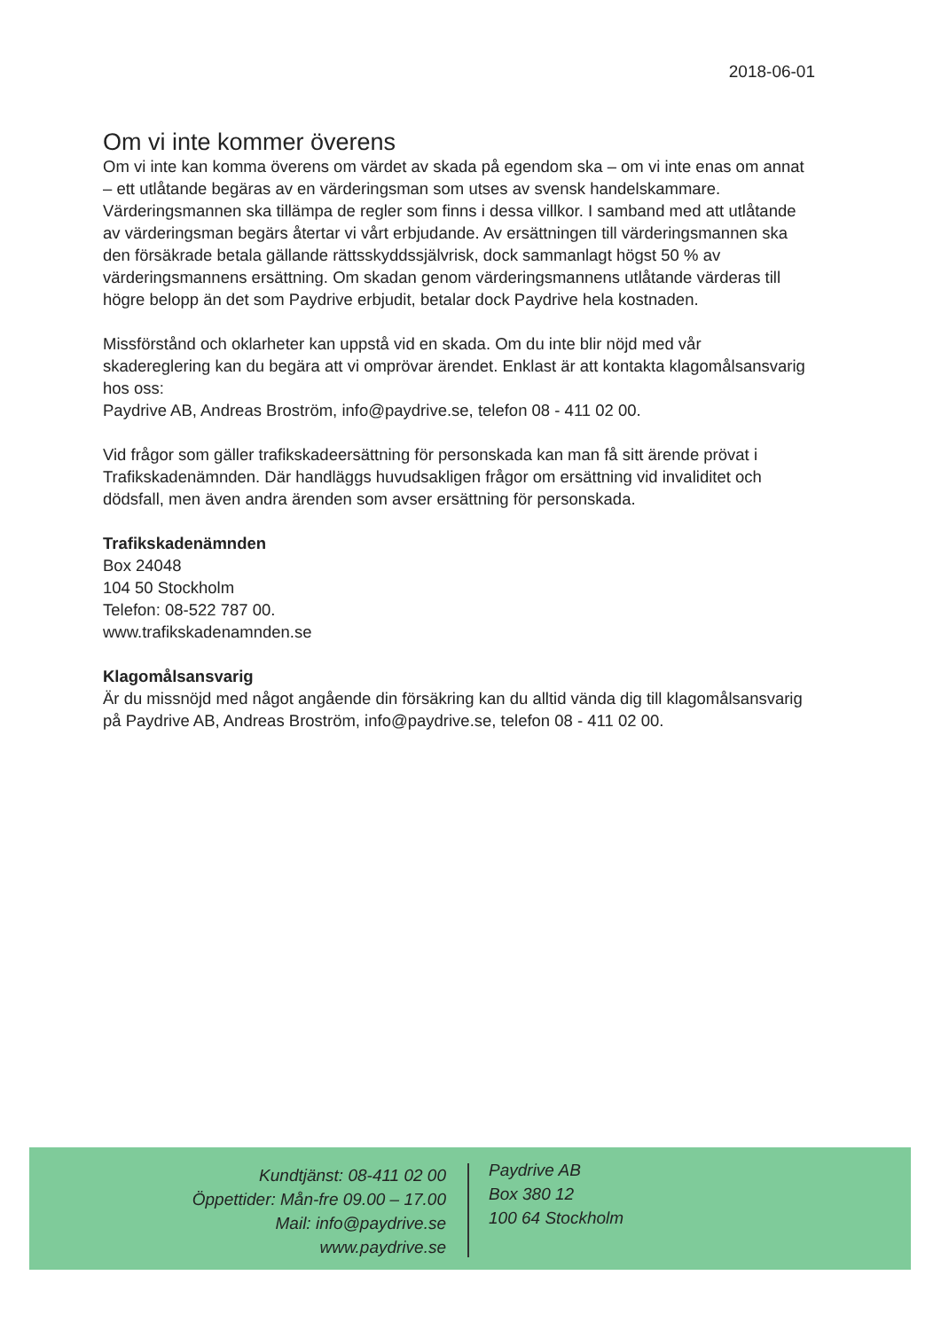2018-06-01
Om vi inte kommer överens
Om vi inte kan komma överens om värdet av skada på egendom ska – om vi inte enas om annat – ett utlåtande begäras av en värderingsman som utses av svensk handelskammare. Värderingsmannen ska tillämpa de regler som finns i dessa villkor. I samband med att utlåtande av värderingsman begärs återtar vi vårt erbjudande. Av ersättningen till värderingsmannen ska den försäkrade betala gällande rättsskyddssjälvrisk, dock sammanlagt högst 50 % av värderingsmannens ersättning. Om skadan genom värderingsmannens utlåtande värderas till högre belopp än det som Paydrive erbjudit, betalar dock Paydrive hela kostnaden.
Missförstånd och oklarheter kan uppstå vid en skada. Om du inte blir nöjd med vår skadereglering kan du begära att vi omprövar ärendet. Enklast är att kontakta klagomålsansvarig hos oss:
Paydrive AB, Andreas Broström, info@paydrive.se, telefon 08 - 411 02 00.
Vid frågor som gäller trafikskadeersättning för personskada kan man få sitt ärende prövat i Trafikskadenämnden. Där handläggs huvudsakligen frågor om ersättning vid invaliditet och dödsfall, men även andra ärenden som avser ersättning för personskada.
Trafikskadenämnden
Box 24048
104 50 Stockholm
Telefon: 08-522 787 00.
www.trafikskadenamnden.se
Klagomålsansvarig
Är du missnöjd med något angående din försäkring kan du alltid vända dig till klagomålsansvarig på Paydrive AB, Andreas Broström, info@paydrive.se, telefon 08 - 411 02 00.
Kundtjänst: 08-411 02 00
Öppettider: Mån-fre 09.00 – 17.00
Mail: info@paydrive.se
www.paydrive.se
Paydrive AB
Box 380 12
100 64 Stockholm